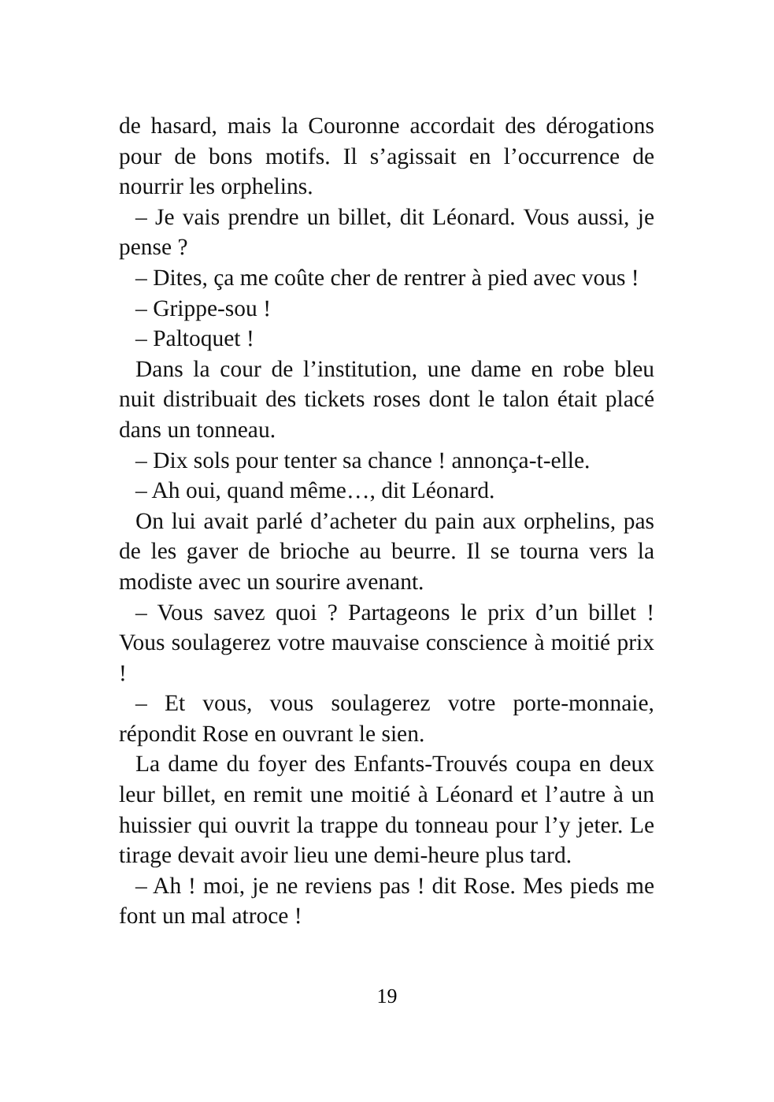de hasard, mais la Couronne accordait des dérogations pour de bons motifs. Il s’agissait en l’occurrence de nourrir les orphelins.
– Je vais prendre un billet, dit Léonard. Vous aussi, je pense ?
– Dites, ça me coûte cher de rentrer à pied avec vous !
– Grippe-sou !
– Paltoquet !
Dans la cour de l’institution, une dame en robe bleu nuit distribuait des tickets roses dont le talon était placé dans un tonneau.
– Dix sols pour tenter sa chance ! annonça-t-elle.
– Ah oui, quand même…, dit Léonard.
On lui avait parlé d’acheter du pain aux orphelins, pas de les gaver de brioche au beurre. Il se tourna vers la modiste avec un sourire avenant.
– Vous savez quoi ? Partageons le prix d’un billet ! Vous soulagerez votre mauvaise conscience à moitié prix !
– Et vous, vous soulagerez votre porte-monnaie, répondit Rose en ouvrant le sien.
La dame du foyer des Enfants-Trouvés coupa en deux leur billet, en remit une moitié à Léonard et l’autre à un huissier qui ouvrit la trappe du tonneau pour l’y jeter. Le tirage devait avoir lieu une demi-heure plus tard.
– Ah ! moi, je ne reviens pas ! dit Rose. Mes pieds me font un mal atroce !
19